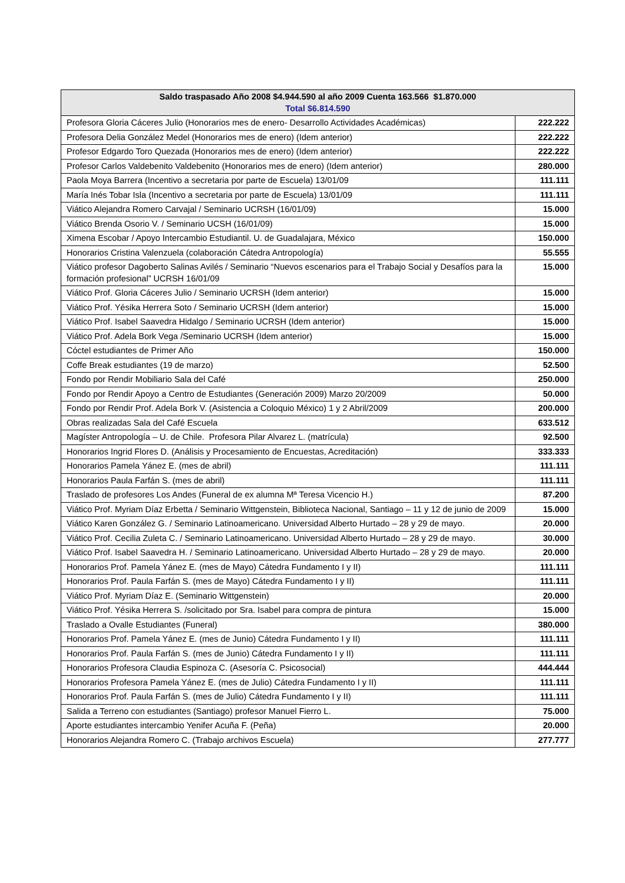| Saldo traspasado Año 2008 $4.944.590 al año 2009 Cuenta 163.566 $1.870.000 Total $6.814.590 | |
| --- | --- |
| Profesora Gloria Cáceres Julio (Honorarios mes de enero- Desarrollo Actividades Académicas) | 222.222 |
| Profesora Delia González Medel (Honorarios mes de enero) (Idem anterior) | 222.222 |
| Profesor Edgardo Toro Quezada (Honorarios mes de enero) (Idem anterior) | 222.222 |
| Profesor Carlos Valdebenito Valdebenito (Honorarios mes de enero) (Idem anterior) | 280.000 |
| Paola Moya Barrera (Incentivo a secretaria por parte de Escuela) 13/01/09 | 111.111 |
| María Inés Tobar Isla (Incentivo a secretaria por parte de Escuela) 13/01/09 | 111.111 |
| Viático Alejandra Romero Carvajal / Seminario UCRSH (16/01/09) | 15.000 |
| Viático Brenda Osorio V. / Seminario UCSH (16/01/09) | 15.000 |
| Ximena Escobar / Apoyo Intercambio Estudiantil. U. de Guadalajara, México | 150.000 |
| Honorarios Cristina Valenzuela (colaboración Cátedra Antropología) | 55.555 |
| Viático profesor Dagoberto Salinas Avilés / Seminario “Nuevos escenarios para el Trabajo Social y Desafíos para la formación profesional” UCRSH 16/01/09 | 15.000 |
| Viático Prof. Gloria Cáceres Julio / Seminario UCRSH (Idem anterior) | 15.000 |
| Viático Prof. Yésika Herrera Soto / Seminario UCRSH (Idem anterior) | 15.000 |
| Viático Prof. Isabel Saavedra Hidalgo / Seminario UCRSH (Idem anterior) | 15.000 |
| Viático Prof. Adela Bork Vega /Seminario UCRSH (Idem anterior) | 15.000 |
| Cóctel estudiantes de Primer Año | 150.000 |
| Coffe Break estudiantes (19 de marzo) | 52.500 |
| Fondo por Rendir Mobiliario Sala del Café | 250.000 |
| Fondo por Rendir Apoyo a Centro de Estudiantes (Generación 2009) Marzo 20/2009 | 50.000 |
| Fondo por Rendir Prof. Adela Bork V. (Asistencia a Coloquio México) 1 y 2 Abril/2009 | 200.000 |
| Obras realizadas Sala del Café Escuela | 633.512 |
| Magíster Antropología – U. de Chile. Profesora Pilar Alvarez L. (matrícula) | 92.500 |
| Honorarios Ingrid Flores D. (Análisis y Procesamiento de Encuestas, Acreditación) | 333.333 |
| Honorarios Pamela Yánez E. (mes de abril) | 111.111 |
| Honorarios Paula Farfán S. (mes de abril) | 111.111 |
| Traslado de profesores Los Andes (Funeral de ex alumna Mª Teresa Vicencio H.) | 87.200 |
| Viático Prof. Myriam Díaz Erbetta / Seminario Wittgenstein, Biblioteca Nacional, Santiago – 11 y 12 de junio de 2009 | 15.000 |
| Viático Karen González G. / Seminario Latinoamericano. Universidad Alberto Hurtado – 28 y 29 de mayo. | 20.000 |
| Viático Prof. Cecilia Zuleta C. / Seminario Latinoamericano. Universidad Alberto Hurtado – 28 y 29 de mayo. | 30.000 |
| Viático Prof. Isabel Saavedra H. / Seminario Latinoamericano. Universidad Alberto Hurtado – 28 y 29 de mayo. | 20.000 |
| Honorarios Prof. Pamela Yánez E. (mes de Mayo) Cátedra Fundamento I y II) | 111.111 |
| Honorarios Prof. Paula Farfán S. (mes de Mayo) Cátedra Fundamento I y II) | 111.111 |
| Viático Prof. Myriam Díaz E. (Seminario Wittgenstein) | 20.000 |
| Viático Prof. Yésika Herrera S. /solicitado por Sra. Isabel para compra de pintura | 15.000 |
| Traslado a Ovalle Estudiantes (Funeral) | 380.000 |
| Honorarios Prof. Pamela Yánez E. (mes de Junio) Cátedra Fundamento I y II) | 111.111 |
| Honorarios Prof. Paula Farfán S. (mes de Junio) Cátedra Fundamento I y II) | 111.111 |
| Honorarios Profesora Claudia Espinoza C. (Asesoría C. Psicosocial) | 444.444 |
| Honorarios Profesora Pamela Yánez E. (mes de Julio) Cátedra Fundamento I y II) | 111.111 |
| Honorarios Prof. Paula Farfán S. (mes de Julio) Cátedra Fundamento I y II) | 111.111 |
| Salida a Terreno con estudiantes (Santiago) profesor Manuel Fierro L. | 75.000 |
| Aporte estudiantes intercambio Yenifer Acuña F. (Peña) | 20.000 |
| Honorarios Alejandra Romero C. (Trabajo archivos Escuela) | 277.777 |